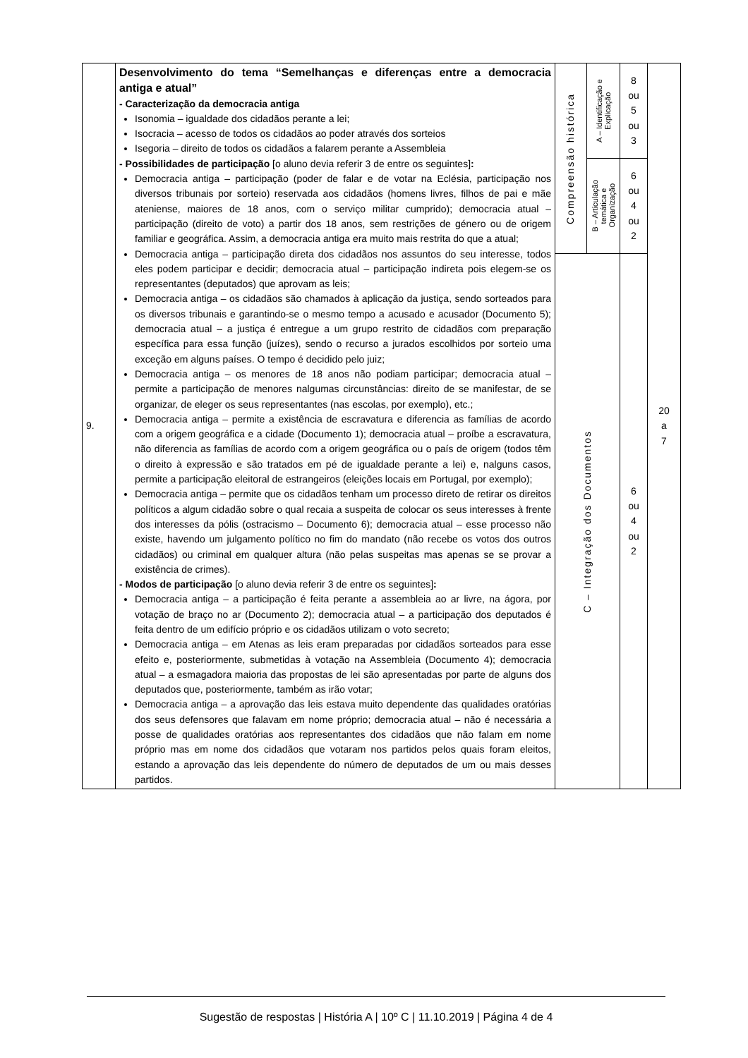| 9. | Desenvolvimento do tema “Semelhanças e diferenças entre a democracia antiga e atual” - Caracterização da democracia antiga Isonomia – igualdade dos cidadãos perante a lei; Isocracia – acesso de todos os cidadãos ao poder através dos sorteios Isegoria – direito de todos os cidadãos a falarem perante a Assembleia - Possibilidades de participação [o aluno devia referir 3 de entre os seguintes] : Democracia antiga – participação (poder de falar e de votar na Eclésia, participação nos diversos tribunais por sorteio) reservada aos cidadãos (homens livres, filhos de pai e mãe ateniense, maiores de 18 anos, com o serviço militar cumprido); democracia atual – participação (direito de voto) a partir dos 18 anos, sem restrições de género ou de origem familiar e geográfica. Assim, a democracia antiga era muito mais restrita do que a atual; Democracia antiga – participação direta dos cidadãos nos assuntos do seu interesse, todos eles podem participar e decidir; democracia atual – participação indireta pois elegem-se os representantes (deputados) que aprovam as leis; Democracia antiga – os cidadãos são chamados à aplicação da justiça, sendo sorteados para os diversos tribunais e garantindo-se o mesmo tempo a acusado e acusador (Documento 5); democracia atual – a justiça é entregue a um grupo restrito de cidadãos com preparação específica para essa função (juízes), sendo o recurso a jurados escolhidos por sorteio uma exceção em alguns países. O tempo é decidido pelo juiz; Democracia antiga – os menores de 18 anos não podiam participar; democracia atual – permite a participação de menores nalgumas circunstâncias: direito de se manifestar, de se organizar, de eleger os seus representantes (nas escolas, por exemplo), etc.; Democracia antiga – permite a existência de escravatura e diferencia as famílias de acordo com a origem geográfica e a cidade (Documento 1); democracia atual – proíbe a escravatura, não diferencia as famílias de acordo com a origem geográfica ou o país de origem (todos têm o direito à expressão e são tratados em pé de igualdade perante a lei) e, nalguns casos, permite a participação eleitoral de estrangeiros (eleições locais em Portugal, por exemplo); Democracia antiga – permite que os cidadãos tenham um processo direto de retirar os direitos políticos a algum cidadão sobre o qual recaia a suspeita de colocar os seus interesses à frente dos interesses da pólis (ostracismo – Documento 6); democracia atual – esse processo não existe, havendo um julgamento político no fim do mandato (não recebe os votos dos outros cidadãos) ou criminal em qualquer altura (não pelas suspeitas mas apenas se se provar a existência de crimes). - Modos de participação [o aluno devia referir 3 de entre os seguintes] : Democracia antiga – a participação é feita perante a assembleia ao ar livre, na ágora, por votação de braço no ar (Documento 2); democracia atual – a participação dos deputados é feita dentro de um edifício próprio e os cidadãos utilizam o voto secreto; Democracia antiga – em Atenas as leis eram preparadas por cidadãos sorteados para esse efeito e, posteriormente, submetidas à votação na Assembleia (Documento 4); democracia atual – a esmagadora maioria das propostas de lei são apresentadas por parte de alguns dos deputados que, posteriormente, também as irão votar; Democracia antiga – a aprovação das leis estava muito dependente das qualidades oratórias dos seus defensores que falavam em nome próprio; democracia atual – não é necessária a posse de qualidades oratórias aos representantes dos cidadãos que não falam em nome próprio mas em nome dos cidadãos que votaram nos partidos pelos quais foram eleitos, estando a aprovação das leis dependente do número de deputados de um ou mais desses partidos. | Compreensão histórica | A – Identificação e Explicação | 8 ou 5 ou 3 | 20 a 7 |
| | | | B – Articulação temática e Organização | 6 ou 4 ou 2 | |
| | | C – Integração dos Documentos | | 6 ou 4 ou 2 | |
Sugestão de respostas | História A | 10º C | 11.10.2019 | Página 4 de 4